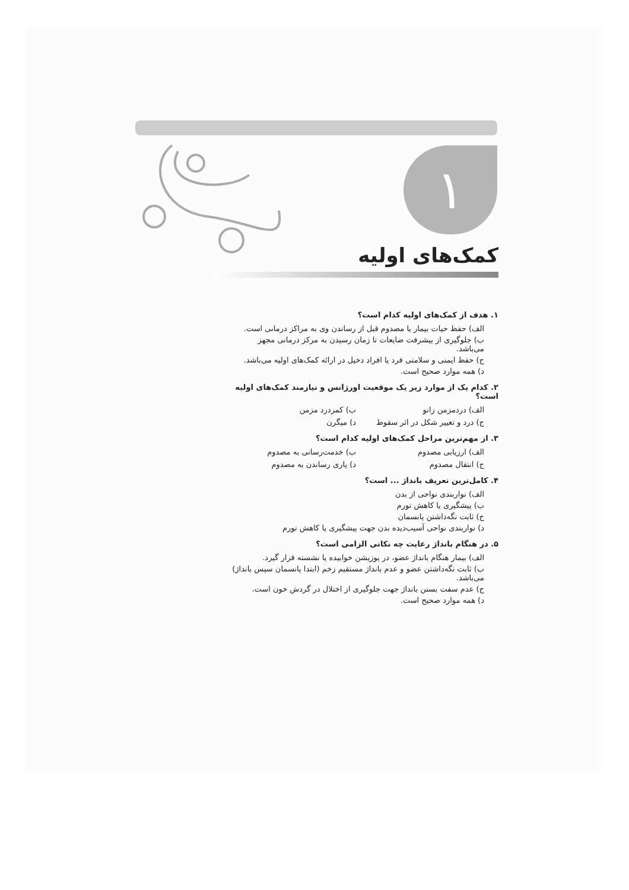١
کمک‌های اولیه
۱. هدف از کمک‌های اولیه کدام است؟
الف) حفظ حیات بیمار یا مصدوم قبل از رساندن وی به مراکز درمانی است.
ب) جلوگیری از پیشرفت ضایعات تا زمان رسیدن به مرکز درمانی مجهز می‌باشد.
ج) حفظ ایمنی و سلامتی فرد یا افراد دخیل در ارائه کمک‌های اولیه می‌باشد.
د) همه موارد صحیح است.
۲. کدام یک از موارد زیر یک موقعیت اورژانس و نیازمند کمک‌های اولیه است؟
الف) دردمزمن زانو
ب) کمردرد مزمن
ج) درد و تغییر شکل در اثر سقوط
د) میگرن
۳. از مهم‌ترین مراحل کمک‌های اولیه کدام است؟
الف) ارزیابی مصدوم
ب) خدمت‌رسانی به مصدوم
ج) انتقال مصدوم
د) یاری رساندن به مصدوم
۴. کامل‌ترین تعریف بانداژ ... است؟
الف) نواربندی نواحی از بدن
ب) پیشگیری یا کاهش تورم
ج) ثابت نگه‌داشتن پانسمان
د) نواربندی نواحی آسیب‌دیده بدن جهت پیشگیری یا کاهش تورم
۵. در هنگام بانداژ رعایت چه نکاتی الزامی است؟
الف) بیمار هنگام بانداژ عضو، در پوزیشن خوابیده یا نشسته قرار گیرد.
ب) ثابت نگه‌داشتن عضو و عدم بانداژ مستقیم زخم (ابتدا پانسمان سپس بانداژ) می‌باشد.
ج) عدم سفت بستن بانداژ جهت جلوگیری از اختلال در گردش خون است.
د) همه موارد صحیح است.